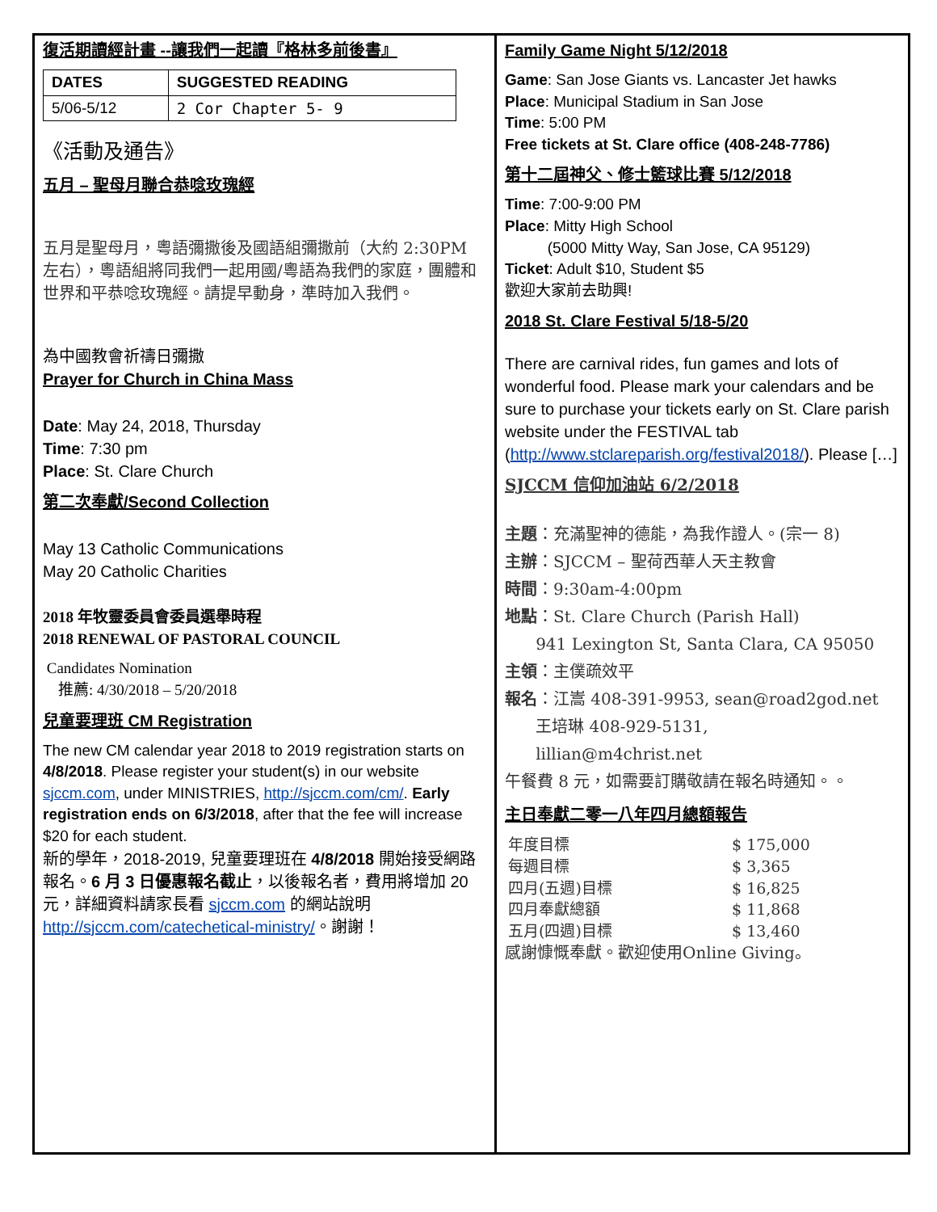復活期讀經計畫 --讓我們一起讀『格林多前後書』
| DATES | SUGGESTED READING |
| --- | --- |
| 5/06-5/12 | 2 Cor Chapter 5- 9 |
《活動及通告》
五月 – 聖母月聯合恭唸玫瑰經
五月是聖母月，粵語彌撒後及國語組彌撒前（大約 2:30PM 左右），粵語組將同我們一起用國/粵語為我們的家庭，團體和世界和平恭唸玫瑰經。請提早動身，準時加入我們。
為中國教會祈禱日彌撒
Prayer for Church in China Mass
Date: May 24, 2018, Thursday
Time: 7:30 pm
Place: St. Clare Church
第二次奉獻/Second Collection
May 13 Catholic Communications
May 20 Catholic Charities
2018 年牧靈委員會委員選舉時程
2018 RENEWAL OF PASTORAL COUNCIL
Candidates Nomination
推薦: 4/30/2018 – 5/20/2018
兒童要理班 CM Registration
The new CM calendar year 2018 to 2019 registration starts on 4/8/2018. Please register your student(s) in our website sjccm.com, under MINISTRIES, http://sjccm.com/cm/. Early registration ends on 6/3/2018, after that the fee will increase $20 for each student.
新的學年，2018-2019, 兒童要理班在 4/8/2018 開始接受網路報名。6 月 3 日優惠報名截止，以後報名者，費用將增加 20 元，詳細資料請家長看 sjccm.com 的網站說明 http://sjccm.com/catechetical-ministry/。謝謝！
Family Game Night 5/12/2018
Game: San Jose Giants vs. Lancaster Jet hawks
Place: Municipal Stadium in San Jose
Time: 5:00 PM
Free tickets at St. Clare office (408-248-7786)
第十二屆神父、修士籃球比賽 5/12/2018
Time: 7:00-9:00 PM
Place: Mitty High School
(5000 Mitty Way, San Jose, CA 95129)
Ticket: Adult $10, Student $5
歡迎大家前去助興!
2018 St. Clare Festival 5/18-5/20
There are carnival rides, fun games and lots of wonderful food. Please mark your calendars and be sure to purchase your tickets early on St. Clare parish website under the FESTIVAL tab (http://www.stclareparish.org/festival2018/). Please […]
SJCCM 信仰加油站 6/2/2018
主題：充滿聖神的德能，為我作證人。(宗一 8)
主辦：SJCCM – 聖荷西華人天主教會
時間：9:30am-4:00pm
地點：St. Clare Church (Parish Hall)
941 Lexington St, Santa Clara, CA 95050
主領：主僕疏效平
報名：江嵩 408-391-9953, sean@road2god.net
王培琳 408-929-5131,
lillian@m4christ.net
午餐費 8 元，如需要訂購敬請在報名時通知。。
主日奉獻二零一八年四月總額報告
| 年度目標 | $ 175,000 |
| 每週目標 | $ 3,365 |
| 四月(五週)目標 | $ 16,825 |
| 四月奉獻總額 | $ 11,868 |
| 五月(四週)目標 | $ 13,460 |
感謝慷慨奉獻。歡迎使用Online Giving。